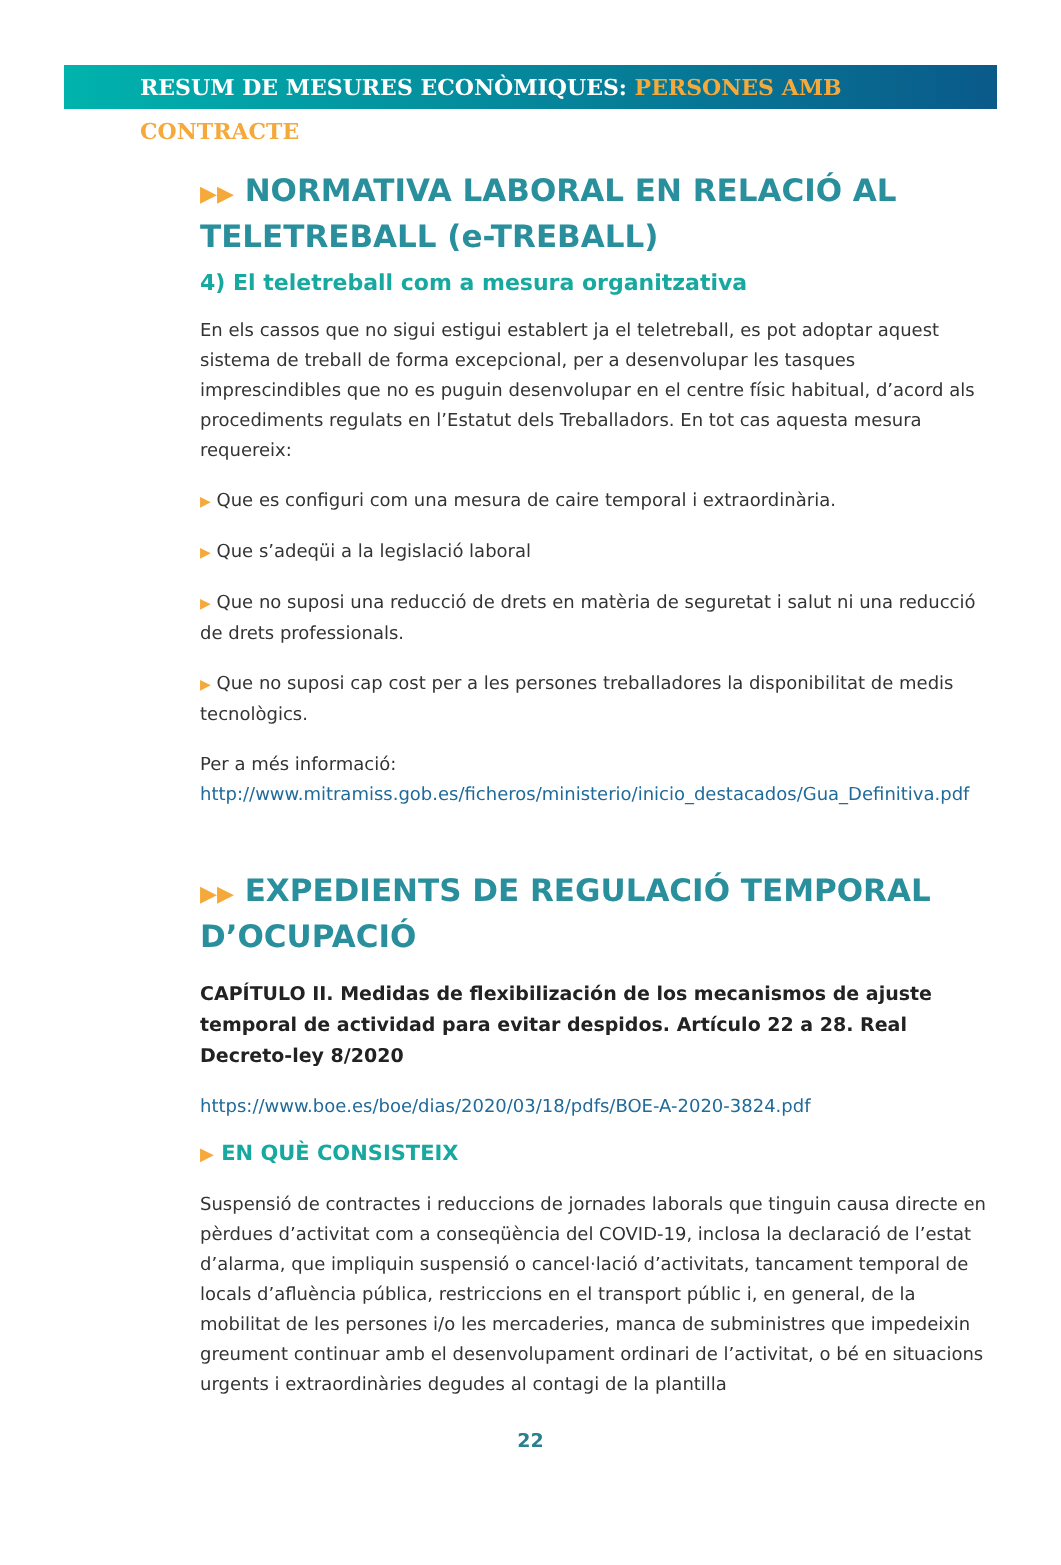RESUM DE MESURES ECONÒMIQUES: PERSONES AMB CONTRACTE
▶▶ NORMATIVA LABORAL EN RELACIÓ AL TELETREBALL (e-TREBALL)
4) El teletreball com a mesura organitzativa
En els cassos que no sigui estigui establert ja el teletreball, es pot adoptar aquest sistema de treball de forma excepcional, per a desenvolupar les tasques imprescindibles que no es puguin desenvolupar en el centre físic habitual, d’acord als procediments regulats en l’Estatut dels Treballadors. En tot cas aquesta mesura requereix:
▶ Que es configuri com una mesura de caire temporal i extraordinària.
▶ Que s’adeqüi a la legislació laboral
▶ Que no suposi una reducció de drets en matèria de seguretat i salut ni una reducció de drets professionals.
▶ Que no suposi cap cost per a les persones treballadores la disponibilitat de medis tecnològics.
Per a més informació: http://www.mitramiss.gob.es/ficheros/ministerio/inicio_destacados/Gua_Definitiva.pdf
▶▶ EXPEDIENTS DE REGULACIÓ TEMPORAL D’OCUPACIÓ
CAPÍTULO II. Medidas de flexibilización de los mecanismos de ajuste temporal de actividad para evitar despidos. Artículo 22 a 28. Real Decreto-ley 8/2020
https://www.boe.es/boe/dias/2020/03/18/pdfs/BOE-A-2020-3824.pdf
▶ EN QUÈ CONSISTEIX
Suspensió de contractes i reduccions de jornades laborals que tinguin causa directe en pèrdues d’activitat com a conseqüència del COVID-19, inclosa la declaració de l’estat d’alarma, que impliquin suspensió o cancel·lació d’activitats, tancament temporal de locals d’afluència pública, restriccions en el transport públic i, en general, de la mobilitat de les persones i/o les mercaderies, manca de subministres que impedeixin greument continuar amb el desenvolupament ordinari de l’activitat, o bé en situacions urgents i extraordinàries degudes al contagi de la plantilla
22